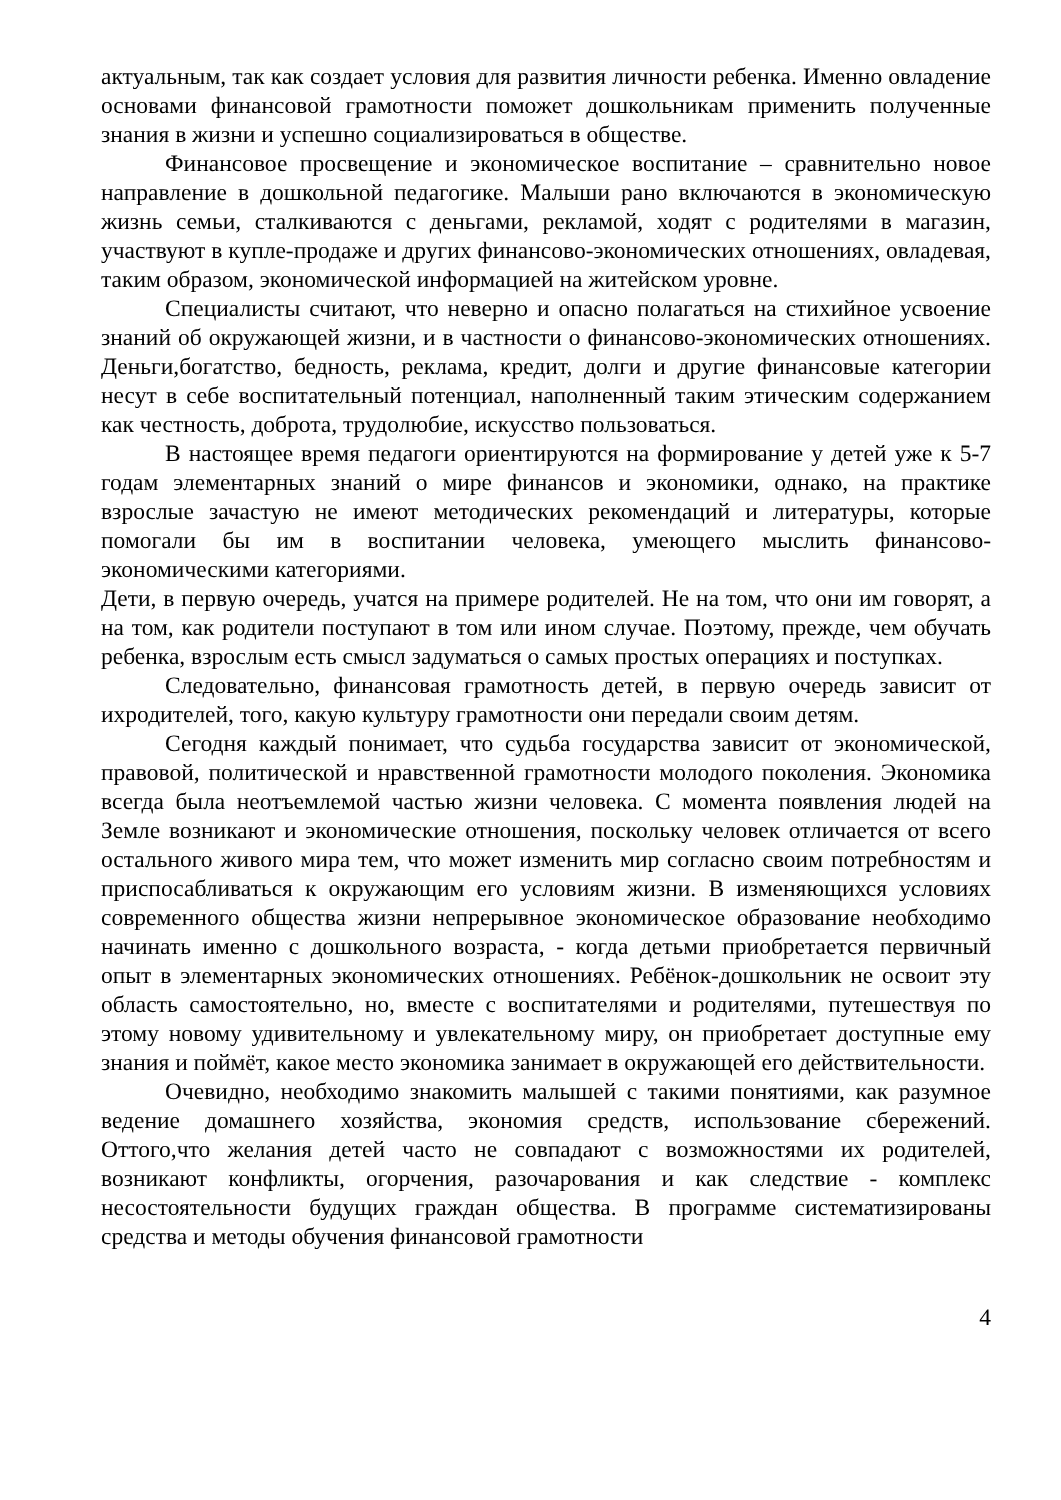актуальным, так как создает условия для развития личности ребенка. Именно овладение основами финансовой грамотности поможет дошкольникам применить полученные знания в жизни и успешно социализироваться в обществе.
Финансовое просвещение и экономическое воспитание – сравнительно новое направление в дошкольной педагогике. Малыши рано включаются в экономическую жизнь семьи, сталкиваются с деньгами, рекламой, ходят с родителями в магазин, участвуют в купле-продаже и других финансово-экономических отношениях, овладевая, таким образом, экономической информацией на житейском уровне.
Специалисты считают, что неверно и опасно полагаться на стихийное усвоение знаний об окружающей жизни, и в частности о финансово-экономических отношениях. Деньги,богатство, бедность, реклама, кредит, долги и другие финансовые категории несут в себе воспитательный потенциал, наполненный таким этическим содержанием как честность, доброта, трудолюбие, искусство пользоваться.
В настоящее время педагоги ориентируются на формирование у детей уже к 5-7 годам элементарных знаний о мире финансов и экономики, однако, на практике взрослые зачастую не имеют методических рекомендаций и литературы, которые помогали бы им в воспитании человека, умеющего мыслить финансово-экономическими категориями.
Дети, в первую очередь, учатся на примере родителей. Не на том, что они им говорят, а на том, как родители поступают в том или ином случае. Поэтому, прежде, чем обучать ребенка, взрослым есть смысл задуматься о самых простых операциях и поступках.
Следовательно, финансовая грамотность детей, в первую очередь зависит от ихродителей, того, какую культуру грамотности они передали своим детям.
Сегодня каждый понимает, что судьба государства зависит от экономической, правовой, политической и нравственной грамотности молодого поколения. Экономика всегда была неотъемлемой частью жизни человека. С момента появления людей на Земле возникают и экономические отношения, поскольку человек отличается от всего остального живого мира тем, что может изменить мир согласно своим потребностям и приспосабливаться к окружающим его условиям жизни. В изменяющихся условиях современного общества жизни непрерывное экономическое образование необходимо начинать именно с дошкольного возраста, - когда детьми приобретается первичный опыт в элементарных экономических отношениях. Ребёнок-дошкольник не освоит эту область самостоятельно, но, вместе с воспитателями и родителями, путешествуя по этому новому удивительному и увлекательному миру, он приобретает доступные ему знания и поймёт, какое место экономика занимает в окружающей его действительности.
Очевидно, необходимо знакомить малышей с такими понятиями, как разумное ведение домашнего хозяйства, экономия средств, использование сбережений. Оттого,что желания детей часто не совпадают с возможностями их родителей, возникают конфликты, огорчения, разочарования и как следствие - комплекс несостоятельности будущих граждан общества. В программе систематизированы средства и методы обучения финансовой грамотности
4